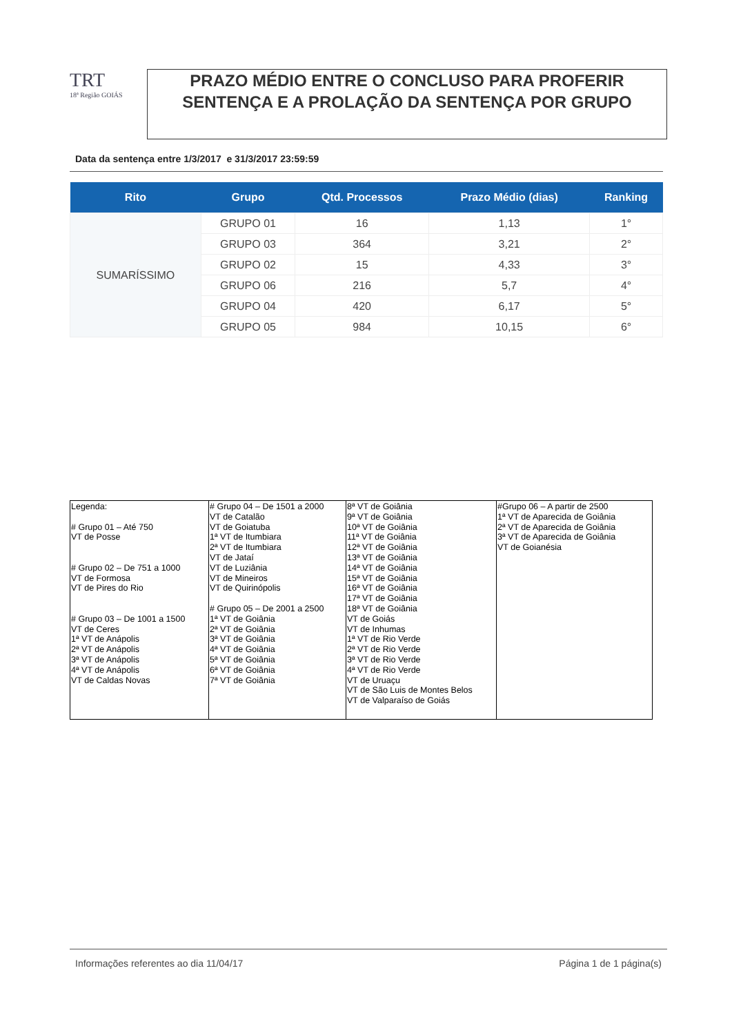TRT
18ª Região GOIÁS
PRAZO MÉDIO ENTRE O CONCLUSO PARA PROFERIR SENTENÇA E A PROLAÇÃO DA SENTENÇA POR GRUPO
Data da sentença entre 1/3/2017 e 31/3/2017 23:59:59
| Rito | Grupo | Qtd. Processos | Prazo Médio (dias) | Ranking |
| --- | --- | --- | --- | --- |
| SUMARÍSSIMO | GRUPO 01 | 16 | 1,13 | 1° |
| | GRUPO 03 | 364 | 3,21 | 2° |
| | GRUPO 02 | 15 | 4,33 | 3° |
| | GRUPO 06 | 216 | 5,7 | 4° |
| | GRUPO 04 | 420 | 6,17 | 5° |
| | GRUPO 05 | 984 | 10,15 | 6° |
| Legenda: # Grupo 01 – Até 750 VT de Posse # Grupo 02 – De 751 a 1000 VT de Formosa VT de Pires do Rio # Grupo 03 – De 1001 a 1500 VT de Ceres 1ª VT de Anápolis 2ª VT de Anápolis 3ª VT de Anápolis 4ª VT de Anápolis VT de Caldas Novas | # Grupo 04 – De 1501 a 2000 VT de Catalão VT de Goiatuba 1ª VT de Itumbiara 2ª VT de Itumbiara VT de Jataí VT de Luziânia VT de Mineiros VT de Quirinópolis # Grupo 05 – De 2001 a 2500 1ª VT de Goiânia 2ª VT de Goiânia 3ª VT de Goiânia 4ª VT de Goiânia 5ª VT de Goiânia 6ª VT de Goiânia 7ª VT de Goiânia | 8ª VT de Goiânia 9ª VT de Goiânia 10ª VT de Goiânia 11ª VT de Goiânia 12ª VT de Goiânia 13ª VT de Goiânia 14ª VT de Goiânia 15ª VT de Goiânia 16ª VT de Goiânia 17ª VT de Goiânia 18ª VT de Goiânia VT de Goiás VT de Inhumas 1ª VT de Rio Verde 2ª VT de Rio Verde 3ª VT de Rio Verde 4ª VT de Rio Verde VT de Uruaçu VT de São Luis de Montes Belos VT de Valparaíso de Goiás | #Grupo 06 – A partir de 2500 1ª VT de Aparecida de Goiânia 2ª VT de Aparecida de Goiânia 3ª VT de Aparecida de Goiânia VT de Goianésia |
Informações referentes ao dia 11/04/17 Página 1 de 1 página(s)